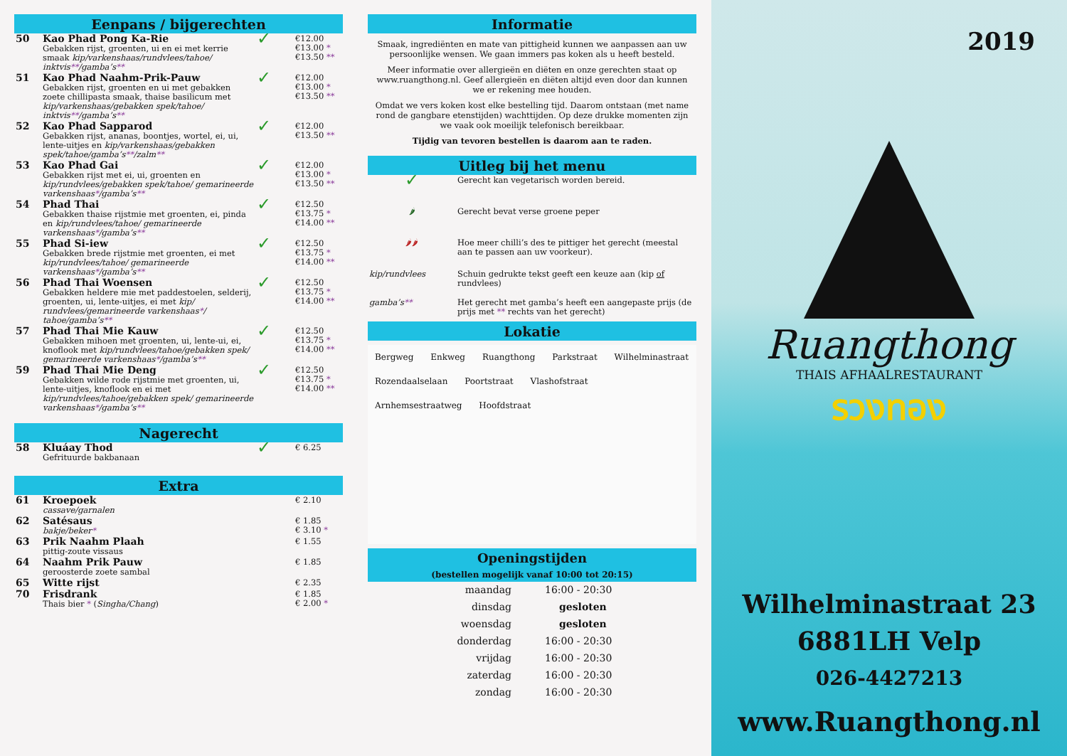Eenpans / bijgerechten
| 50 | Kao Phad Pong Ka-Rie Gebakken rijst, groenten, ui en ei met kerrie smaak kip/varkenshaas/rundvlees/tahoe/ inktvis ** /gamba’s ** | ✓ | €12.00 €13.00 * €13.50 ** |
| 51 | Kao Phad Naahm-Prik-Pauw Gebakken rijst, groenten en ui met gebakken zoete chillipasta smaak, thaise basilicum met kip/varkenshaas/gebakken spek/tahoe/ inktvis ** /gamba’s ** | ✓ | €12.00 €13.00 * €13.50 ** |
| 52 | Kao Phad Sapparod Gebakken rijst, ananas, boontjes, wortel, ei, ui, lente-uitjes en kip/varkenshaas/gebakken spek/tahoe/gamba’s ** /zalm ** | ✓ | €12.00 €13.50 ** |
| 53 | Kao Phad Gai Gebakken rijst met ei, ui, groenten en kip/rundvlees/gebakken spek/tahoe/ gemarineerde varkenshaas * /gamba’s ** | ✓ | €12.00 €13.00 * €13.50 ** |
| 54 | Phad Thai Gebakken thaise rijstmie met groenten, ei, pinda en kip/rundvlees/tahoe/ gemarineerde varkenshaas * /gamba’s ** | ✓ | €12.50 €13.75 * €14.00 ** |
| 55 | Phad Si-iew Gebakken brede rijstmie met groenten, ei met kip/rundvlees/tahoe/ gemarineerde varkenshaas * /gamba’s ** | ✓ | €12.50 €13.75 * €14.00 ** |
| 56 | Phad Thai Woensen Gebakken heldere mie met paddestoelen, selderij, groenten, ui, lente-uitjes, ei met kip/ rundvlees/gemarineerde varkenshaas * / tahoe/gamba’s ** | ✓ | €12.50 €13.75 * €14.00 ** |
| 57 | Phad Thai Mie Kauw Gebakken mihoen met groenten, ui, lente-ui, ei, knoflook met kip/rundvlees/tahoe/gebakken spek/ gemarineerde varkenshaas * /gamba’s ** | ✓ | €12.50 €13.75 * €14.00 ** |
| 59 | Phad Thai Mie Deng Gebakken wilde rode rijstmie met groenten, ui, lente-uitjes, knoflook en ei met kip/rundvlees/tahoe/gebakken spek/ gemarineerde varkenshaas * /gamba’s ** | ✓ | €12.50 €13.75 * €14.00 ** |
Nagerecht
| 58 | Kluáay Thod Gefrituurde bakbanaan | ✓ | € 6.25 |
Extra
| 61 | Kroepoek cassave/garnalen | € 2.10 |
| 62 | Satésaus bakje/beker * | € 1.85 € 3.10 * |
| 63 | Prik Naahm Plaah pittig-zoute vissaus | € 1.55 |
| 64 | Naahm Prik Pauw geroosterde zoete sambal | € 1.85 |
| 65 | Witte rijst | € 2.35 |
| 70 | Frisdrank Thais bier * ( Singha/Chang ) | € 1.85 € 2.00 * |
Informatie
Smaak, ingrediënten en mate van pittigheid kunnen we aanpassen aan uw persoonlijke wensen. We gaan immers pas koken als u heeft besteld.
Meer informatie over allergieën en diëten en onze gerechten staat op www.ruangthong.nl. Geef allergieën en diëten altijd even door dan kunnen we er rekening mee houden.
Omdat we vers koken kost elke bestelling tijd. Daarom ontstaan (met name rond de gangbare etenstijden) wachttijden. Op deze drukke momenten zijn we vaak ook moeilijk telefonisch bereikbaar.
Tijdig van tevoren bestellen is daarom aan te raden.
Uitleg bij het menu
| ✓ | Gerecht kan vegetarisch worden bereid. |
| 🌶 | Gerecht bevat verse groene peper |
| 🌶🌶 | Hoe meer chilli’s des te pittiger het gerecht (meestal aan te passen aan uw voorkeur). |
| kip/rundvlees | Schuin gedrukte tekst geeft een keuze aan (kip of rundvlees) |
| gamba’s ** | Het gerecht met gamba’s heeft een aangepaste prijs (de prijs met ** rechts van het gerecht) |
Lokatie
Bergweg Enkweg Ruangthong Parkstraat Wilhelminastraat Rozendaalselaan Poortstraat Vlashofstraat Arnhemsestraatweg Hoofdstraat
Openingstijden
(bestellen mogelijk vanaf 10:00 tot 20:15)
| maandag | 16:00 - 20:30 |
| dinsdag | gesloten |
| woensdag | gesloten |
| donderdag | 16:00 - 20:30 |
| vrijdag | 16:00 - 20:30 |
| zaterdag | 16:00 - 20:30 |
| zondag | 16:00 - 20:30 |
2019
Ruangthong
THAIS AFHAALRESTAURANT
รวงทอง
Wilhelminastraat 23
6881LH Velp
026-4427213
www.Ruangthong.nl